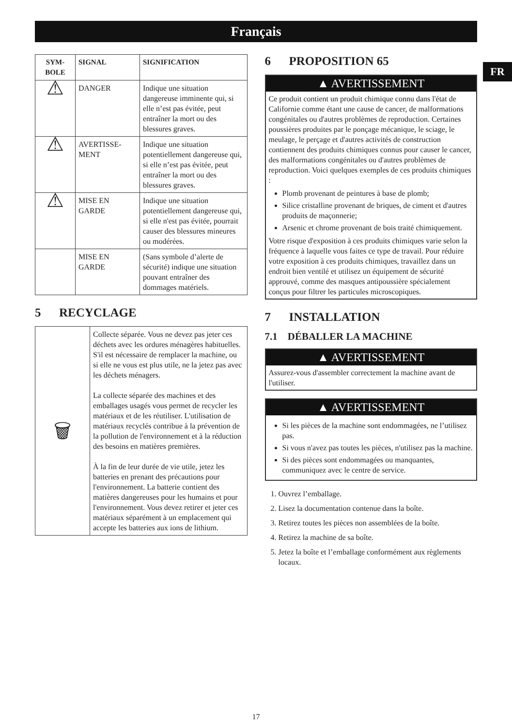Français
FR
| SYM- BOLE | SIGNAL | SIGNIFICATION |
| --- | --- | --- |
| ⚠ | DANGER | Indique une situation dangereuse imminente qui, si elle n’est pas évitée, peut entraîner la mort ou des blessures graves. |
| ⚠ | AVERTISSE- MENT | Indique une situation potentiellement dangereuse qui, si elle n’est pas évitée, peut entraîner la mort ou des blessures graves. |
| ⚠ | MISE EN GARDE | Indique une situation potentiellement dangereuse qui, si elle n'est pas évitée, pourrait causer des blessures mineures ou modérées. |
| | MISE EN GARDE | (Sans symbole d’alerte de sécurité) indique une situation pouvant entraîner des dommages matériels. |
5 RECYCLAGE
| 🗑 | Collecte séparée. Vous ne devez pas jeter ces déchets avec les ordures ménagères habituelles. S'il est nécessaire de remplacer la machine, ou si elle ne vous est plus utile, ne la jetez pas avec les déchets ménagers. La collecte séparée des machines et des emballages usagés vous permet de recycler les matériaux et de les réutiliser. L'utilisation de matériaux recyclés contribue à la prévention de la pollution de l'environnement et à la réduction des besoins en matières premières. À la fin de leur durée de vie utile, jetez les batteries en prenant des précautions pour l'environnement. La batterie contient des matières dangereuses pour les humains et pour l'environnement. Vous devez retirer et jeter ces matériaux séparément à un emplacement qui accepte les batteries aux ions de lithium. |
6 PROPOSITION 65
▲ AVERTISSEMENT
Ce produit contient un produit chimique connu dans l'état de Californie comme étant une cause de cancer, de malformations congénitales ou d'autres problèmes de reproduction. Certaines poussières produites par le ponçage mécanique, le sciage, le meulage, le perçage et d'autres activités de construction contiennent des produits chimiques connus pour causer le cancer, des malformations congénitales ou d'autres problèmes de reproduction. Voici quelques exemples de ces produits chimiques :
Plomb provenant de peintures à base de plomb;
Silice cristalline provenant de briques, de ciment et d'autres produits de maçonnerie;
Arsenic et chrome provenant de bois traité chimiquement.
Votre risque d'exposition à ces produits chimiques varie selon la fréquence à laquelle vous faites ce type de travail. Pour réduire votre exposition à ces produits chimiques, travaillez dans un endroit bien ventilé et utilisez un équipement de sécurité approuvé, comme des masques antipoussière spécialement conçus pour filtrer les particules microscopiques.
7 INSTALLATION
7.1 DÉBALLER LA MACHINE
▲ AVERTISSEMENT
Assurez-vous d'assembler correctement la machine avant de l'utiliser.
▲ AVERTISSEMENT
Si les pièces de la machine sont endommagées, ne l’utilisez pas.
Si vous n'avez pas toutes les pièces, n'utilisez pas la machine.
Si des pièces sont endommagées ou manquantes, communiquez avec le centre de service.
1. Ouvrez l’emballage.
2. Lisez la documentation contenue dans la boîte.
3. Retirez toutes les pièces non assemblées de la boîte.
4. Retirez la machine de sa boîte.
5. Jetez la boîte et l’emballage conformément aux règlements locaux.
17